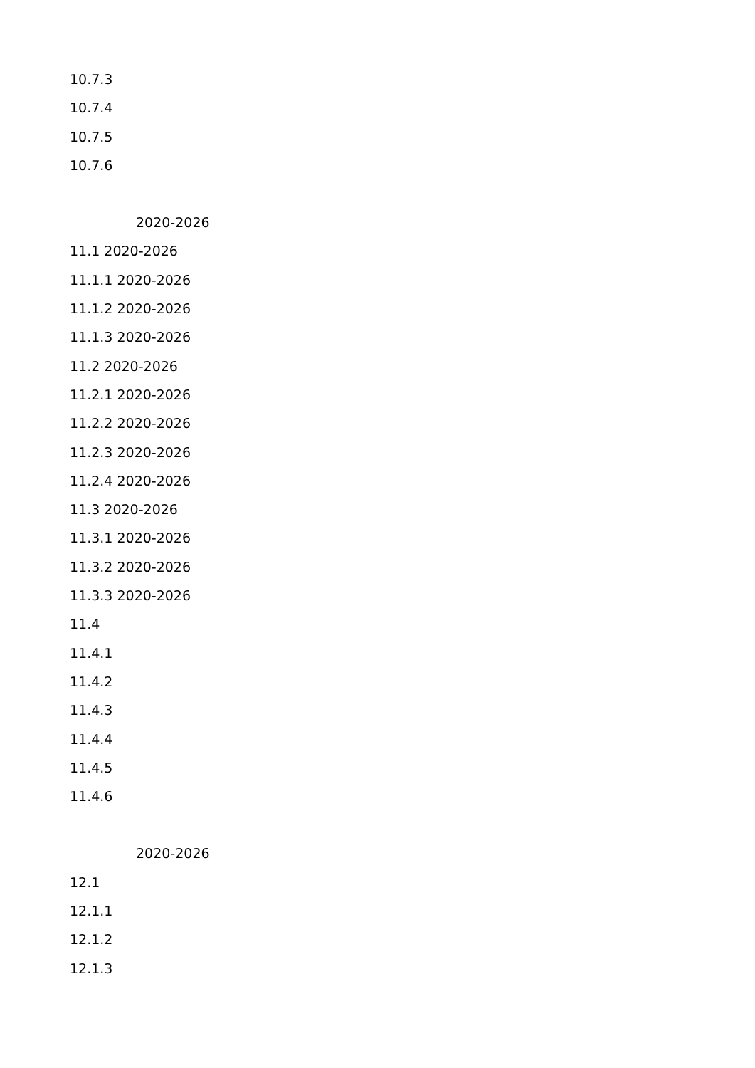10.7.3
10.7.4
10.7.5
10.7.6
2020-2026
11.1 2020-2026
11.1.1 2020-2026
11.1.2 2020-2026
11.1.3 2020-2026
11.2 2020-2026
11.2.1 2020-2026
11.2.2 2020-2026
11.2.3 2020-2026
11.2.4 2020-2026
11.3 2020-2026
11.3.1 2020-2026
11.3.2 2020-2026
11.3.3 2020-2026
11.4
11.4.1
11.4.2
11.4.3
11.4.4
11.4.5
11.4.6
2020-2026
12.1
12.1.1
12.1.2
12.1.3